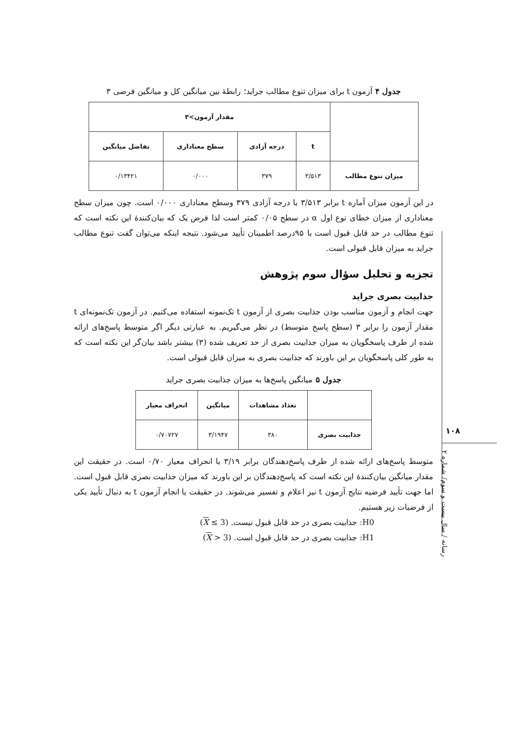جدول ۴ آزمون t برای میزان تنوع مطالب جراید؛ رابطهٔ بین میانگین کل و میانگین فرضی ۳
| | مقدار آزمون>۳ | | | |
| --- | --- | --- | --- | --- |
| | t | درجه آزادی | سطح معناداری | تفاضل میانگین |
| میزان تنوع مطالب | ۳/۵۱۳ | ۳۷۹ | ۰/۰۰۰ | ۰/۱۳۴۲۱ |
در این آزمون میزان آماره t برابر ۳/۵۱۳ با درجه آزادی ۳۷۹ وسطح معناداری ۰/۰۰۰ است. چون میزان سطح معناداری از میزان خطای نوع اول α در سطح ۰/۰۵ کمتر است لذا فرض یک که بیان‌کنندهٔ این نکته است که تنوع مطالب در حد قابل قبول است با ۹۵درصد اطمینان تأیید می‌شود. نتیجه اینکه می‌توان گفت تنوع مطالب جراید به میزان قابل قبولی است.
تجزیه و تحلیل سؤال سوم پژوهش
جذابیت بصری جراید
جهت انجام و آزمون مناسب بودن جذابیت بصری از آزمون t تک‌نمونه استفاده می‌کنیم. در آزمون تک‌نمونه‌ای t مقدار آزمون را برابر ۳ (سطح پاسخ متوسط) در نظر می‌گیریم. به عبارتی دیگر اگر متوسط پاسخ‌های ارائه شده از طرف پاسخگویان به میزان جذابیت بصری از حد تعریف شده (۳) بیشتر باشد بیان‌گر این نکته است که به طور کلی پاسخگویان بر این باورند که جذابیت بصری به میزان قابل قبولی است.
جدول ۵ میانگین پاسخ‌ها به میزان جذابیت بصری جراید
| | تعداد مشاهدات | میانگین | انحراف معیار |
| --- | --- | --- | --- |
| جذابیت بصری | ۳۸۰ | ۳/۱۹۴۷ | ۰/۷۰۷۲۷ |
متوسط پاسخ‌های ارائه شده از طرف پاسخ‌دهندگان برابر ۳/۱۹ با انحراف معیار ۰/۷۰ است. در حقیقت این مقدار میانگین بیان‌کنندهٔ این نکته است که پاسخ‌دهندگان بر این باورند که میزان جذابیت بصری قابل قبول است. اما جهت تأیید فرضیه نتایج آزمون t نیز اعلام و تفسیر می‌شوند. در حقیقت یا انجام آزمون t به دنبال تأیید یکی از فرضیات زیر هستیم.
H0: جذابیت بصری در حد قابل قبول نیست. (X ≤ 3)
H1: جذابیت بصری در حد قابل قبول است. (X > 3)
۱۰۸
رسانه / سال بیست و سوم/ شماره ۲